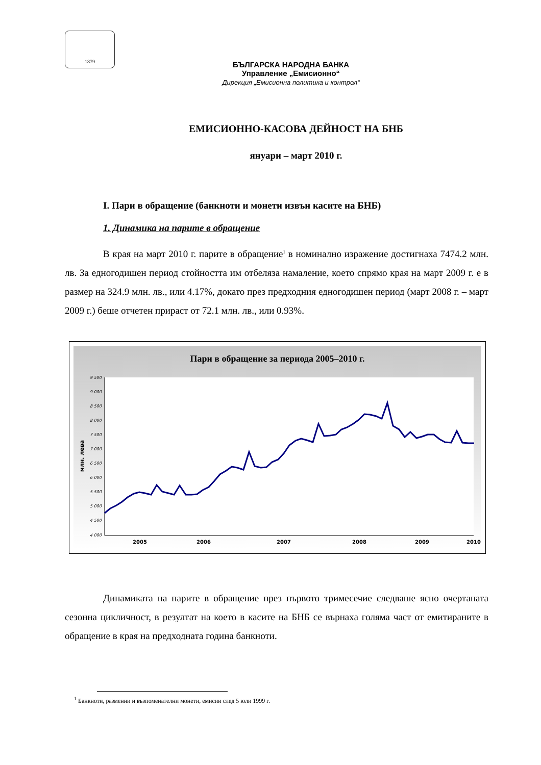1879
БЪЛГАРСКА НАРОДНА БАНКА
Управление „Емисионно“Дирекция „Емисионна политика и контрол“
ЕМИСИОННО-КАСОВА ДЕЙНОСТ НА БНБ
януари – март 2010 г.
І. Пари в обращение (банкноти и монети извън касите на БНБ)
1. Динамика на парите в обращение
В края на март 2010 г. парите в обращение<sup>1</sup> в номинално изражение достигнаха 7474.2 млн. лв. За едногодишен период стойността им отбеляза намаление, което спрямо края на март 2009 г. е в размер на 324.9 млн. лв., или 4.17%, докато през предходния едногодишен период (март 2008 г. – март 2009 г.) беше отчетен прираст от 72.1 млн. лв., или 0.93%.
Пари в обращение за периода 2005–2010 г.
9 500
9 000
8 500
8 000
7 500
7 000
6 500
6 000
5 500
5 000
4 500
4 000
млн. лева
2005
2006
2007
2008
2009
2010
Динамиката на парите в обращение през първото тримесечие следваше ясно очертаната сезонна цикличност, в резултат на което в касите на БНБ се върнаха голяма част от емитираните в обращение в края на предходната година банкноти.
<sup>1</sup> Банкноти, разменни и възпоменателни монети, емисии след 5 юли 1999 г.